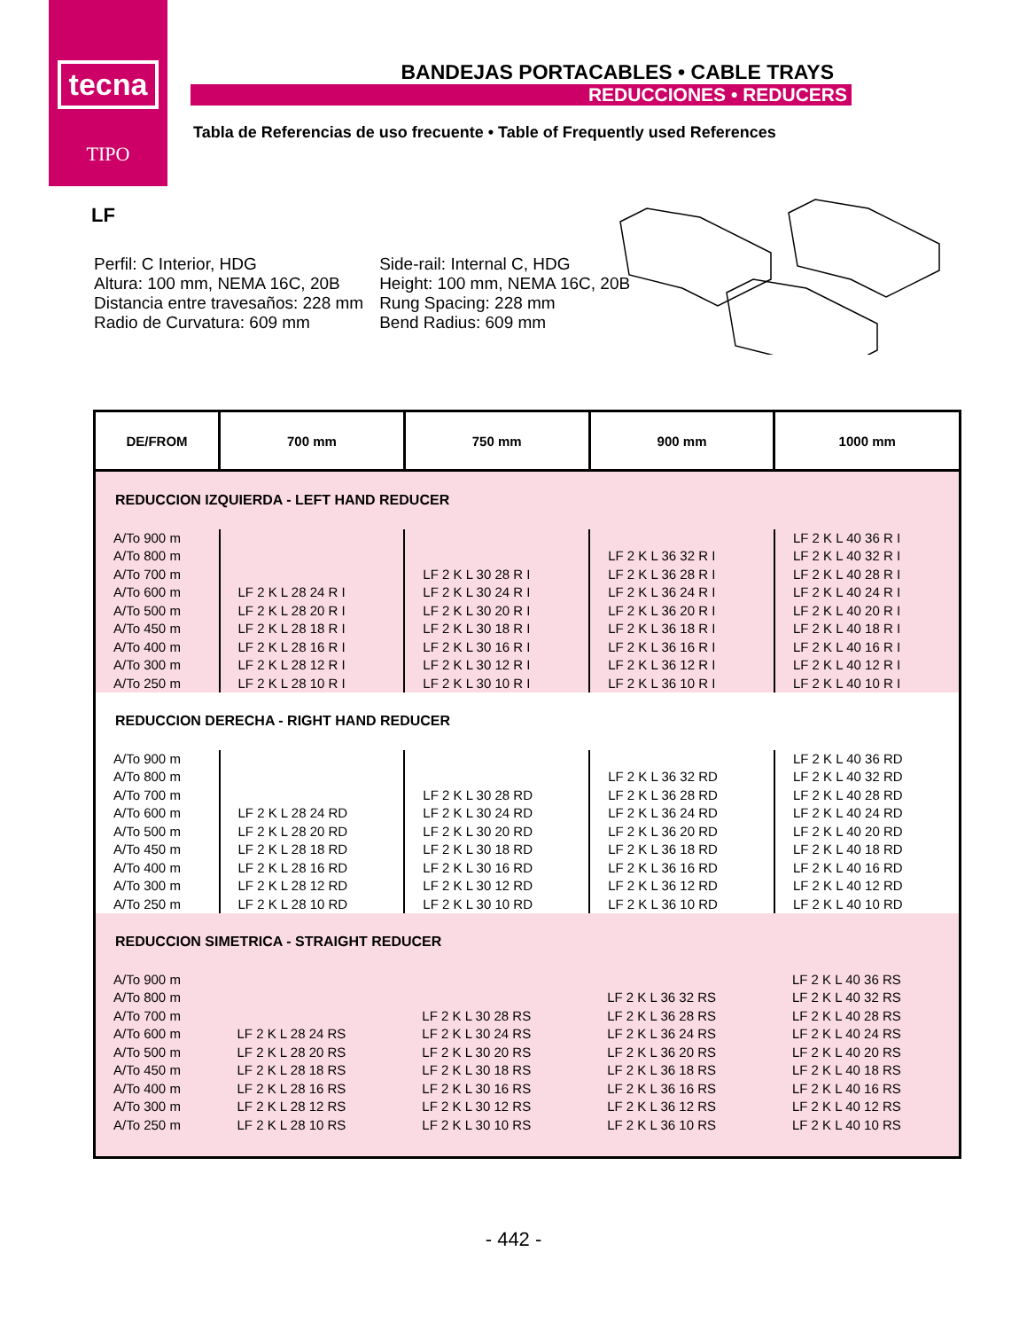tecna
TIPO
BANDEJAS PORTACABLES • CABLE TRAYS
REDUCCIONES • REDUCERS
Tabla de Referencias de uso frecuente • Table of Frequently used References
LF
Perfil: C Interior, HDG
Altura: 100 mm, NEMA 16C, 20B
Distancia entre travesaños: 228 mm
Radio de Curvatura: 609 mm
Side-rail: Internal C, HDG
Height: 100 mm, NEMA 16C, 20B
Rung Spacing: 228 mm
Bend Radius: 609 mm
| DE/FROM | 700 mm | 750 mm | 900 mm | 1000 mm |
| --- | --- | --- | --- | --- |
| REDUCCION IZQUIERDA - LEFT HAND REDUCER | | | | |
| A/To 900 m A/To 800 m A/To 700 m A/To 600 m A/To 500 m A/To 450 m A/To 400 m A/To 300 m A/To 250 m | LF 2 K L 28 24 R I LF 2 K L 28 20 R I LF 2 K L 28 18 R I LF 2 K L 28 16 R I LF 2 K L 28 12 R I LF 2 K L 28 10 R I | LF 2 K L 30 28 R I LF 2 K L 30 24 R I LF 2 K L 30 20 R I LF 2 K L 30 18 R I LF 2 K L 30 16 R I LF 2 K L 30 12 R I LF 2 K L 30 10 R I | LF 2 K L 36 32 R I LF 2 K L 36 28 R I LF 2 K L 36 24 R I LF 2 K L 36 20 R I LF 2 K L 36 18 R I LF 2 K L 36 16 R I LF 2 K L 36 12 R I LF 2 K L 36 10 R I | LF 2 K L 40 36 R I LF 2 K L 40 32 R I LF 2 K L 40 28 R I LF 2 K L 40 24 R I LF 2 K L 40 20 R I LF 2 K L 40 18 R I LF 2 K L 40 16 R I LF 2 K L 40 12 R I LF 2 K L 40 10 R I |
| REDUCCION DERECHA - RIGHT HAND REDUCER | | | | |
| A/To 900 m A/To 800 m A/To 700 m A/To 600 m A/To 500 m A/To 450 m A/To 400 m A/To 300 m A/To 250 m | LF 2 K L 28 24 RD LF 2 K L 28 20 RD LF 2 K L 28 18 RD LF 2 K L 28 16 RD LF 2 K L 28 12 RD LF 2 K L 28 10 RD | LF 2 K L 30 28 RD LF 2 K L 30 24 RD LF 2 K L 30 20 RD LF 2 K L 30 18 RD LF 2 K L 30 16 RD LF 2 K L 30 12 RD LF 2 K L 30 10 RD | LF 2 K L 36 32 RD LF 2 K L 36 28 RD LF 2 K L 36 24 RD LF 2 K L 36 20 RD LF 2 K L 36 18 RD LF 2 K L 36 16 RD LF 2 K L 36 12 RD LF 2 K L 36 10 RD | LF 2 K L 40 36 RD LF 2 K L 40 32 RD LF 2 K L 40 28 RD LF 2 K L 40 24 RD LF 2 K L 40 20 RD LF 2 K L 40 18 RD LF 2 K L 40 16 RD LF 2 K L 40 12 RD LF 2 K L 40 10 RD |
| REDUCCION SIMETRICA - STRAIGHT REDUCER | | | | |
| A/To 900 m A/To 800 m A/To 700 m A/To 600 m A/To 500 m A/To 450 m A/To 400 m A/To 300 m A/To 250 m | LF 2 K L 28 24 RS LF 2 K L 28 20 RS LF 2 K L 28 18 RS LF 2 K L 28 16 RS LF 2 K L 28 12 RS LF 2 K L 28 10 RS | LF 2 K L 30 28 RS LF 2 K L 30 24 RS LF 2 K L 30 20 RS LF 2 K L 30 18 RS LF 2 K L 30 16 RS LF 2 K L 30 12 RS LF 2 K L 30 10 RS | LF 2 K L 36 32 RS LF 2 K L 36 28 RS LF 2 K L 36 24 RS LF 2 K L 36 20 RS LF 2 K L 36 18 RS LF 2 K L 36 16 RS LF 2 K L 36 12 RS LF 2 K L 36 10 RS | LF 2 K L 40 36 RS LF 2 K L 40 32 RS LF 2 K L 40 28 RS LF 2 K L 40 24 RS LF 2 K L 40 20 RS LF 2 K L 40 18 RS LF 2 K L 40 16 RS LF 2 K L 40 12 RS LF 2 K L 40 10 RS |
- 442 -